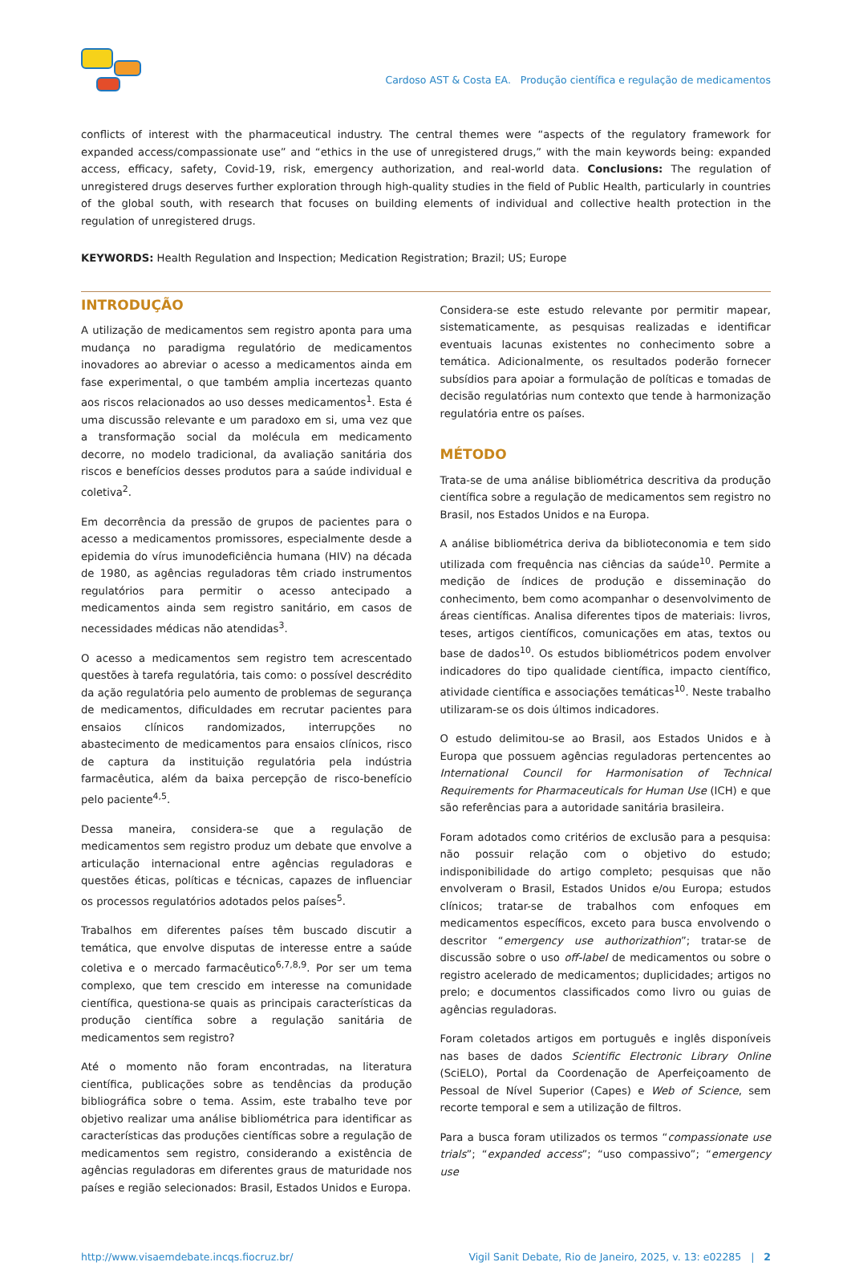Cardoso AST & Costa EA. Produção científica e regulação de medicamentos
conflicts of interest with the pharmaceutical industry. The central themes were “aspects of the regulatory framework for expanded access/compassionate use” and “ethics in the use of unregistered drugs,” with the main keywords being: expanded access, efficacy, safety, Covid-19, risk, emergency authorization, and real-world data. Conclusions: The regulation of unregistered drugs deserves further exploration through high-quality studies in the field of Public Health, particularly in countries of the global south, with research that focuses on building elements of individual and collective health protection in the regulation of unregistered drugs.
KEYWORDS: Health Regulation and Inspection; Medication Registration; Brazil; US; Europe
INTRODUÇÃO
A utilização de medicamentos sem registro aponta para uma mudança no paradigma regulatório de medicamentos inovadores ao abreviar o acesso a medicamentos ainda em fase experimental, o que também amplia incertezas quanto aos riscos relacionados ao uso desses medicamentos<sup>1</sup>. Esta é uma discussão relevante e um paradoxo em si, uma vez que a transformação social da molécula em medicamento decorre, no modelo tradicional, da avaliação sanitária dos riscos e benefícios desses produtos para a saúde individual e coletiva<sup>2</sup>.
Em decorrência da pressão de grupos de pacientes para o acesso a medicamentos promissores, especialmente desde a epidemia do vírus imunodeficiência humana (HIV) na década de 1980, as agências reguladoras têm criado instrumentos regulatórios para permitir o acesso antecipado a medicamentos ainda sem registro sanitário, em casos de necessidades médicas não atendidas<sup>3</sup>.
O acesso a medicamentos sem registro tem acrescentado questões à tarefa regulatória, tais como: o possível descrédito da ação regulatória pelo aumento de problemas de segurança de medicamentos, dificuldades em recrutar pacientes para ensaios clínicos randomizados, interrupções no abastecimento de medicamentos para ensaios clínicos, risco de captura da instituição regulatória pela indústria farmacêutica, além da baixa percepção de risco-benefício pelo paciente<sup>4,5</sup>.
Dessa maneira, considera-se que a regulação de medicamentos sem registro produz um debate que envolve a articulação internacional entre agências reguladoras e questões éticas, políticas e técnicas, capazes de influenciar os processos regulatórios adotados pelos países<sup>5</sup>.
Trabalhos em diferentes países têm buscado discutir a temática, que envolve disputas de interesse entre a saúde coletiva e o mercado farmacêutico<sup>6,7,8,9</sup>. Por ser um tema complexo, que tem crescido em interesse na comunidade científica, questiona-se quais as principais características da produção científica sobre a regulação sanitária de medicamentos sem registro?
Até o momento não foram encontradas, na literatura científica, publicações sobre as tendências da produção bibliográfica sobre o tema. Assim, este trabalho teve por objetivo realizar uma análise bibliométrica para identificar as características das produções científicas sobre a regulação de medicamentos sem registro, considerando a existência de agências reguladoras em diferentes graus de maturidade nos países e região selecionados: Brasil, Estados Unidos e Europa.
Considera-se este estudo relevante por permitir mapear, sistematicamente, as pesquisas realizadas e identificar eventuais lacunas existentes no conhecimento sobre a temática. Adicionalmente, os resultados poderão fornecer subsídios para apoiar a formulação de políticas e tomadas de decisão regulatórias num contexto que tende à harmonização regulatória entre os países.
MÉTODO
Trata-se de uma análise bibliométrica descritiva da produção científica sobre a regulação de medicamentos sem registro no Brasil, nos Estados Unidos e na Europa.
A análise bibliométrica deriva da biblioteconomia e tem sido utilizada com frequência nas ciências da saúde<sup>10</sup>. Permite a medição de índices de produção e disseminação do conhecimento, bem como acompanhar o desenvolvimento de áreas científicas. Analisa diferentes tipos de materiais: livros, teses, artigos científicos, comunicações em atas, textos ou base de dados<sup>10</sup>. Os estudos bibliométricos podem envolver indicadores do tipo qualidade científica, impacto científico, atividade científica e associações temáticas<sup>10</sup>. Neste trabalho utilizaram-se os dois últimos indicadores.
O estudo delimitou-se ao Brasil, aos Estados Unidos e à Europa que possuem agências reguladoras pertencentes ao International Council for Harmonisation of Technical Requirements for Pharmaceuticals for Human Use (ICH) e que são referências para a autoridade sanitária brasileira.
Foram adotados como critérios de exclusão para a pesquisa: não possuir relação com o objetivo do estudo; indisponibilidade do artigo completo; pesquisas que não envolveram o Brasil, Estados Unidos e/ou Europa; estudos clínicos; tratar-se de trabalhos com enfoques em medicamentos específicos, exceto para busca envolvendo o descritor “emergency use authorizathion”; tratar-se de discussão sobre o uso off-label de medicamentos ou sobre o registro acelerado de medicamentos; duplicidades; artigos no prelo; e documentos classificados como livro ou guias de agências reguladoras.
Foram coletados artigos em português e inglês disponíveis nas bases de dados Scientific Electronic Library Online (SciELO), Portal da Coordenação de Aperfeiçoamento de Pessoal de Nível Superior (Capes) e Web of Science, sem recorte temporal e sem a utilização de filtros.
Para a busca foram utilizados os termos “compassionate use trials”; “expanded access”; “uso compassivo”; “emergency use
http://www.visaemdebate.incqs.fiocruz.br/ Vigil Sanit Debate, Rio de Janeiro, 2025, v. 13: e02285 | 2